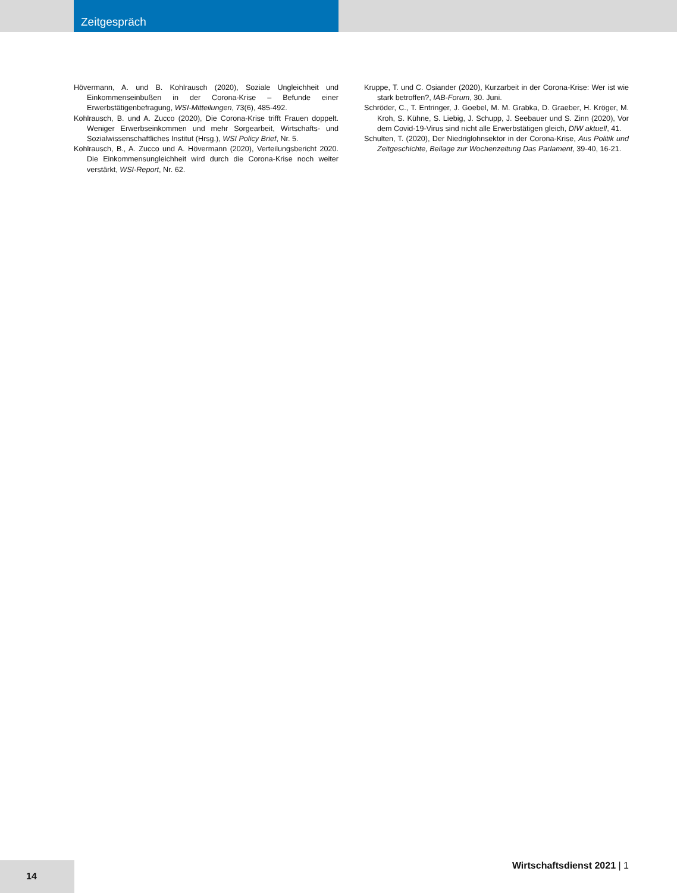Zeitgespräch
Hövermann, A. und B. Kohlrausch (2020), Soziale Ungleichheit und Einkommenseinbußen in der Corona-Krise – Befunde einer Erwerbstätigenbefragung, WSI-Mitteilungen, 73(6), 485-492.
Kohlrausch, B. und A. Zucco (2020), Die Corona-Krise trifft Frauen doppelt. Weniger Erwerbseinkommen und mehr Sorgearbeit, Wirtschafts- und Sozialwissenschaftliches Institut (Hrsg.), WSI Policy Brief, Nr. 5.
Kohlrausch, B., A. Zucco und A. Hövermann (2020), Verteilungsbericht 2020. Die Einkommensungleichheit wird durch die Corona-Krise noch weiter verstärkt, WSI-Report, Nr. 62.
Kruppe, T. und C. Osiander (2020), Kurzarbeit in der Corona-Krise: Wer ist wie stark betroffen?, IAB-Forum, 30. Juni.
Schröder, C., T. Entringer, J. Goebel, M. M. Grabka, D. Graeber, H. Kröger, M. Kroh, S. Kühne, S. Liebig, J. Schupp, J. Seebauer und S. Zinn (2020), Vor dem Covid-19-Virus sind nicht alle Erwerbstätigen gleich, DIW aktuell, 41.
Schulten, T. (2020), Der Niedriglohnsektor in der Corona-Krise, Aus Politik und Zeitgeschichte, Beilage zur Wochenzeitung Das Parlament, 39-40, 16-21.
14 Wirtschaftsdienst 2021 | 1